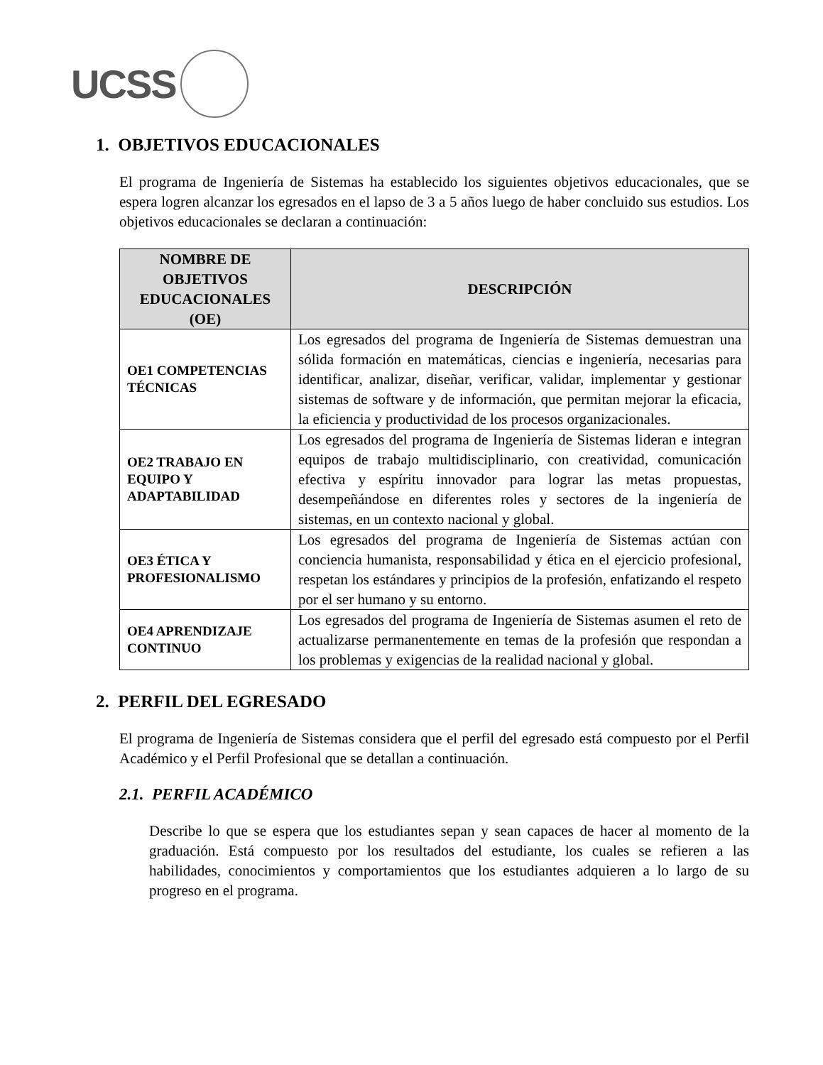UCSS
1. OBJETIVOS EDUCACIONALES
El programa de Ingeniería de Sistemas ha establecido los siguientes objetivos educacionales, que se espera logren alcanzar los egresados en el lapso de 3 a 5 años luego de haber concluido sus estudios. Los objetivos educacionales se declaran a continuación:
| NOMBRE DE OBJETIVOS EDUCACIONALES (OE) | DESCRIPCIÓN |
| --- | --- |
| OE1 COMPETENCIAS TÉCNICAS | Los egresados del programa de Ingeniería de Sistemas demuestran una sólida formación en matemáticas, ciencias e ingeniería, necesarias para identificar, analizar, diseñar, verificar, validar, implementar y gestionar sistemas de software y de información, que permitan mejorar la eficacia, la eficiencia y productividad de los procesos organizacionales. |
| OE2 TRABAJO EN EQUIPO Y ADAPTABILIDAD | Los egresados del programa de Ingeniería de Sistemas lideran e integran equipos de trabajo multidisciplinario, con creatividad, comunicación efectiva y espíritu innovador para lograr las metas propuestas, desempeñándose en diferentes roles y sectores de la ingeniería de sistemas, en un contexto nacional y global. |
| OE3 ÉTICA Y PROFESIONALISMO | Los egresados del programa de Ingeniería de Sistemas actúan con conciencia humanista, responsabilidad y ética en el ejercicio profesional, respetan los estándares y principios de la profesión, enfatizando el respeto por el ser humano y su entorno. |
| OE4 APRENDIZAJE CONTINUO | Los egresados del programa de Ingeniería de Sistemas asumen el reto de actualizarse permanentemente en temas de la profesión que respondan a los problemas y exigencias de la realidad nacional y global. |
2. PERFIL DEL EGRESADO
El programa de Ingeniería de Sistemas considera que el perfil del egresado está compuesto por el Perfil Académico y el Perfil Profesional que se detallan a continuación.
2.1. PERFIL ACADÉMICO
Describe lo que se espera que los estudiantes sepan y sean capaces de hacer al momento de la graduación. Está compuesto por los resultados del estudiante, los cuales se refieren a las habilidades, conocimientos y comportamientos que los estudiantes adquieren a lo largo de su progreso en el programa.